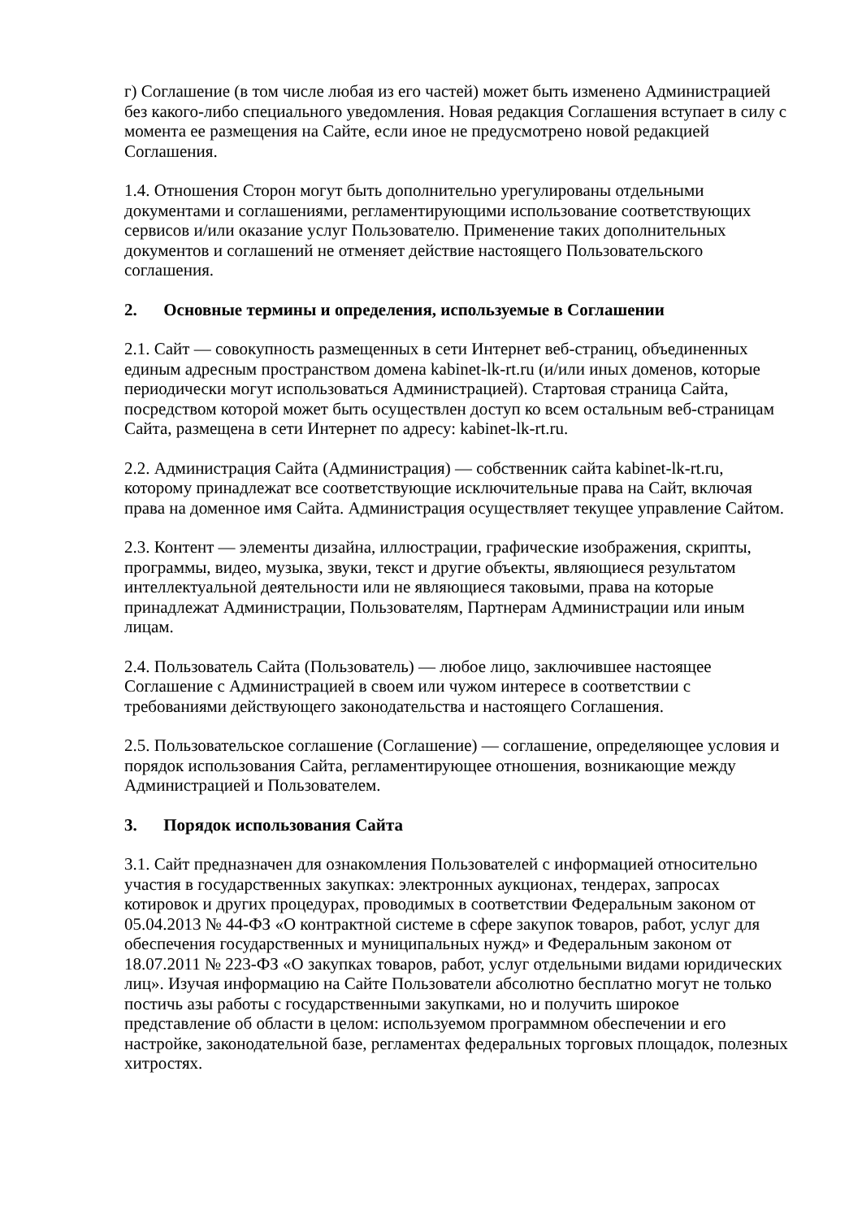г) Соглашение (в том числе любая из его частей) может быть изменено Администрацией без какого-либо специального уведомления. Новая редакция Соглашения вступает в силу с момента ее размещения на Сайте, если иное не предусмотрено новой редакцией Соглашения.
1.4. Отношения Сторон могут быть дополнительно урегулированы отдельными документами и соглашениями, регламентирующими использование соответствующих сервисов и/или оказание услуг Пользователю. Применение таких дополнительных документов и соглашений не отменяет действие настоящего Пользовательского соглашения.
2. Основные термины и определения, используемые в Соглашении
2.1. Сайт — совокупность размещенных в сети Интернет веб-страниц, объединенных единым адресным пространством домена kabinet-lk-rt.ru (и/или иных доменов, которые периодически могут использоваться Администрацией). Стартовая страница Сайта, посредством которой может быть осуществлен доступ ко всем остальным веб-страницам Сайта, размещена в сети Интернет по адресу: kabinet-lk-rt.ru.
2.2. Администрация Сайта (Администрация) — собственник сайта kabinet-lk-rt.ru, которому принадлежат все соответствующие исключительные права на Сайт, включая права на доменное имя Сайта. Администрация осуществляет текущее управление Сайтом.
2.3. Контент — элементы дизайна, иллюстрации, графические изображения, скрипты, программы, видео, музыка, звуки, текст и другие объекты, являющиеся результатом интеллектуальной деятельности или не являющиеся таковыми, права на которые принадлежат Администрации, Пользователям, Партнерам Администрации или иным лицам.
2.4. Пользователь Сайта (Пользователь) — любое лицо, заключившее настоящее Соглашение с Администрацией в своем или чужом интересе в соответствии с требованиями действующего законодательства и настоящего Соглашения.
2.5. Пользовательское соглашение (Соглашение) — соглашение, определяющее условия и порядок использования Сайта, регламентирующее отношения, возникающие между Администрацией и Пользователем.
3. Порядок использования Сайта
3.1. Сайт предназначен для ознакомления Пользователей с информацией относительно участия в государственных закупках: электронных аукционах, тендерах, запросах котировок и других процедурах, проводимых в соответствии Федеральным законом от 05.04.2013 № 44-ФЗ «О контрактной системе в сфере закупок товаров, работ, услуг для обеспечения государственных и муниципальных нужд» и Федеральным законом от 18.07.2011 № 223-ФЗ «О закупках товаров, работ, услуг отдельными видами юридических лиц». Изучая информацию на Сайте Пользователи абсолютно бесплатно могут не только постичь азы работы с государственными закупками, но и получить широкое представление об области в целом: используемом программном обеспечении и его настройке, законодательной базе, регламентах федеральных торговых площадок, полезных хитростях.